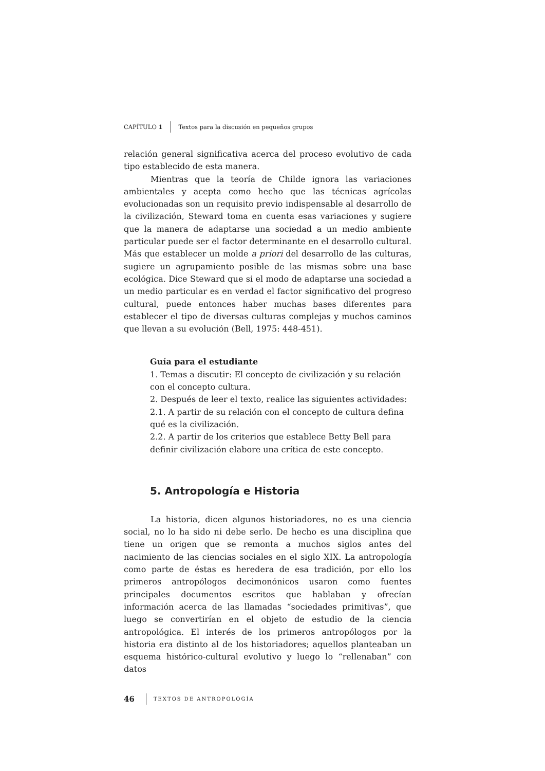CAPÍTULO 1 Textos para la discusión en pequeños grupos
relación general significativa acerca del proceso evolutivo de cada tipo establecido de esta manera.
Mientras que la teoría de Childe ignora las variaciones ambientales y acepta como hecho que las técnicas agrícolas evolucionadas son un requisito previo indispensable al desarrollo de la civilización, Steward toma en cuenta esas variaciones y sugiere que la manera de adaptarse una sociedad a un medio ambiente particular puede ser el factor determinante en el desarrollo cultural. Más que establecer un molde a priori del desarrollo de las culturas, sugiere un agrupamiento posible de las mismas sobre una base ecológica. Dice Steward que si el modo de adaptarse una sociedad a un medio particular es en verdad el factor significativo del progreso cultural, puede entonces haber muchas bases diferentes para establecer el tipo de diversas culturas complejas y muchos caminos que llevan a su evolución (Bell, 1975: 448-451).
Guía para el estudiante
1. Temas a discutir: El concepto de civilización y su relación con el concepto cultura.
2. Después de leer el texto, realice las siguientes actividades:
2.1. A partir de su relación con el concepto de cultura defina qué es la civilización.
2.2. A partir de los criterios que establece Betty Bell para definir civilización elabore una crítica de este concepto.
5. Antropología e Historia
La historia, dicen algunos historiadores, no es una ciencia social, no lo ha sido ni debe serlo. De hecho es una disciplina que tiene un origen que se remonta a muchos siglos antes del nacimiento de las ciencias sociales en el siglo XIX. La antropología como parte de éstas es heredera de esa tradición, por ello los primeros antropólogos decimonónicos usaron como fuentes principales documentos escritos que hablaban y ofrecían información acerca de las llamadas “sociedades primitivas”, que luego se convertirían en el objeto de estudio de la ciencia antropológica. El interés de los primeros antropólogos por la historia era distinto al de los historiadores; aquellos planteaban un esquema histórico-cultural evolutivo y luego lo “rellenaban” con datos
46 TEXTOS DE ANTROPOLOGÍA